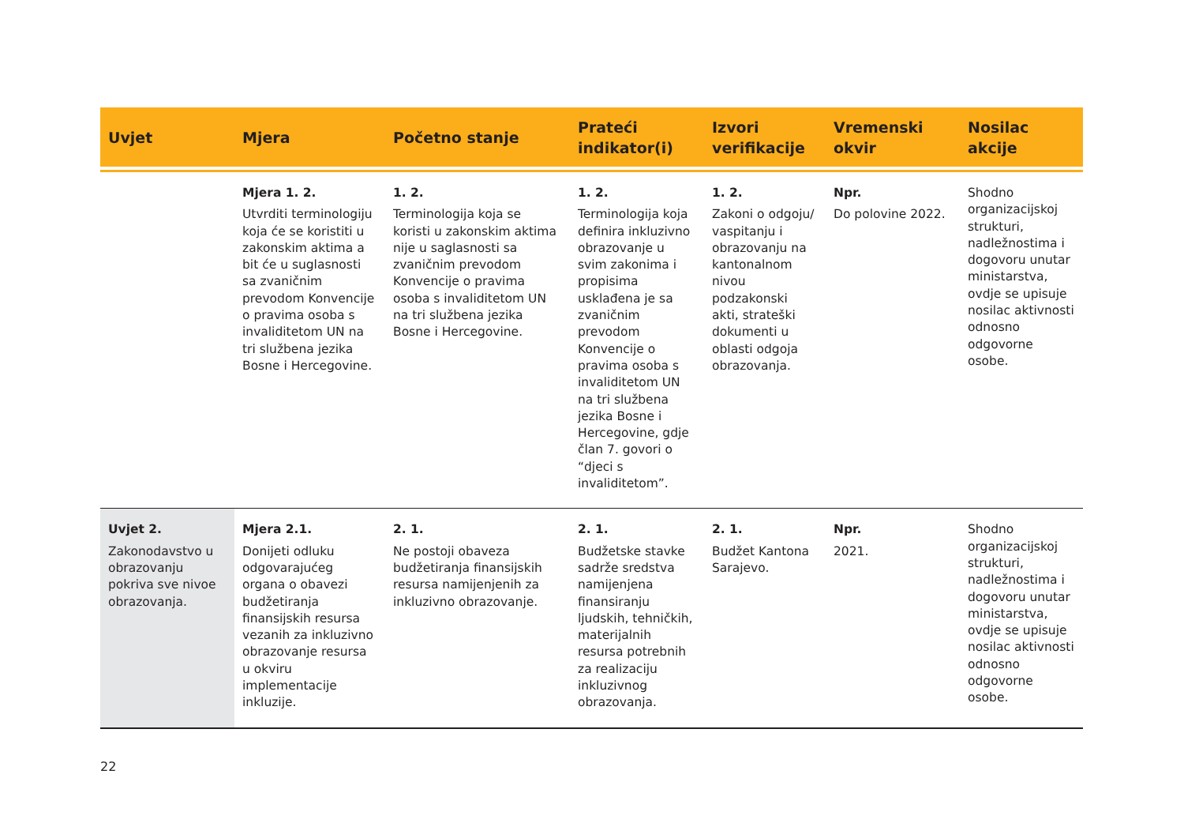| Uvjet | Mjera | Početno stanje | Prateći indikator(i) | Izvori verifikacije | Vremenski okvir | Nosilac akcije |
| --- | --- | --- | --- | --- | --- | --- |
| | Mjera 1. 2. Utvrditi terminologiju koja će se koristiti u zakonskim aktima a bit će u suglasnosti sa zvaničnim prevodom Konvencije o pravima osoba s invaliditetom UN na tri službena jezika Bosne i Hercegovine. | 1. 2. Terminologija koja se koristi u zakonskim aktima nije u saglasnosti sa zvaničnim prevodom Konvencije o pravima osoba s invaliditetom UN na tri službena jezika Bosne i Hercegovine. | 1. 2. Terminologija koja definira inkluzivno obrazovanje u svim zakonima i propisima usklađena je sa zvaničnim prevodom Konvencije o pravima osoba s invaliditetom UN na tri službena jezika Bosne i Hercegovine, gdje član 7. govori o “djeci s invaliditetom”. | 1. 2. Zakoni o odgoju/ vaspitanju i obrazovanju na kantonalnom nivou podzakonski akti, strateški dokumenti u oblasti odgoja obrazovanja. | Npr. Do polovine 2022. | Shodno organizacijskoj strukturi, nadležnostima i dogovoru unutar ministarstva, ovdje se upisuje nosilac aktivnosti odnosno odgovorne osobe. |
| Uvjet 2. Zakonodavstvo u obrazovanju pokriva sve nivoe obrazovanja. | Mjera 2.1. Donijeti odluku odgovarajućeg organa o obavezi budžetiranja finansijskih resursa vezanih za inkluzivno obrazovanje resursa u okviru implementacije inkluzije. | 2. 1. Ne postoji obaveza budžetiranja finansijskih resursa namijenjenih za inkluzivno obrazovanje. | 2. 1. Budžetske stavke sadrže sredstva namijenjena finansiranju ljudskih, tehničkih, materijalnih resursa potrebnih za realizaciju inkluzivnog obrazovanja. | 2. 1. Budžet Kantona Sarajevo. | Npr. 2021. | Shodno organizacijskoj strukturi, nadležnostima i dogovoru unutar ministarstva, ovdje se upisuje nosilac aktivnosti odnosno odgovorne osobe. |
22